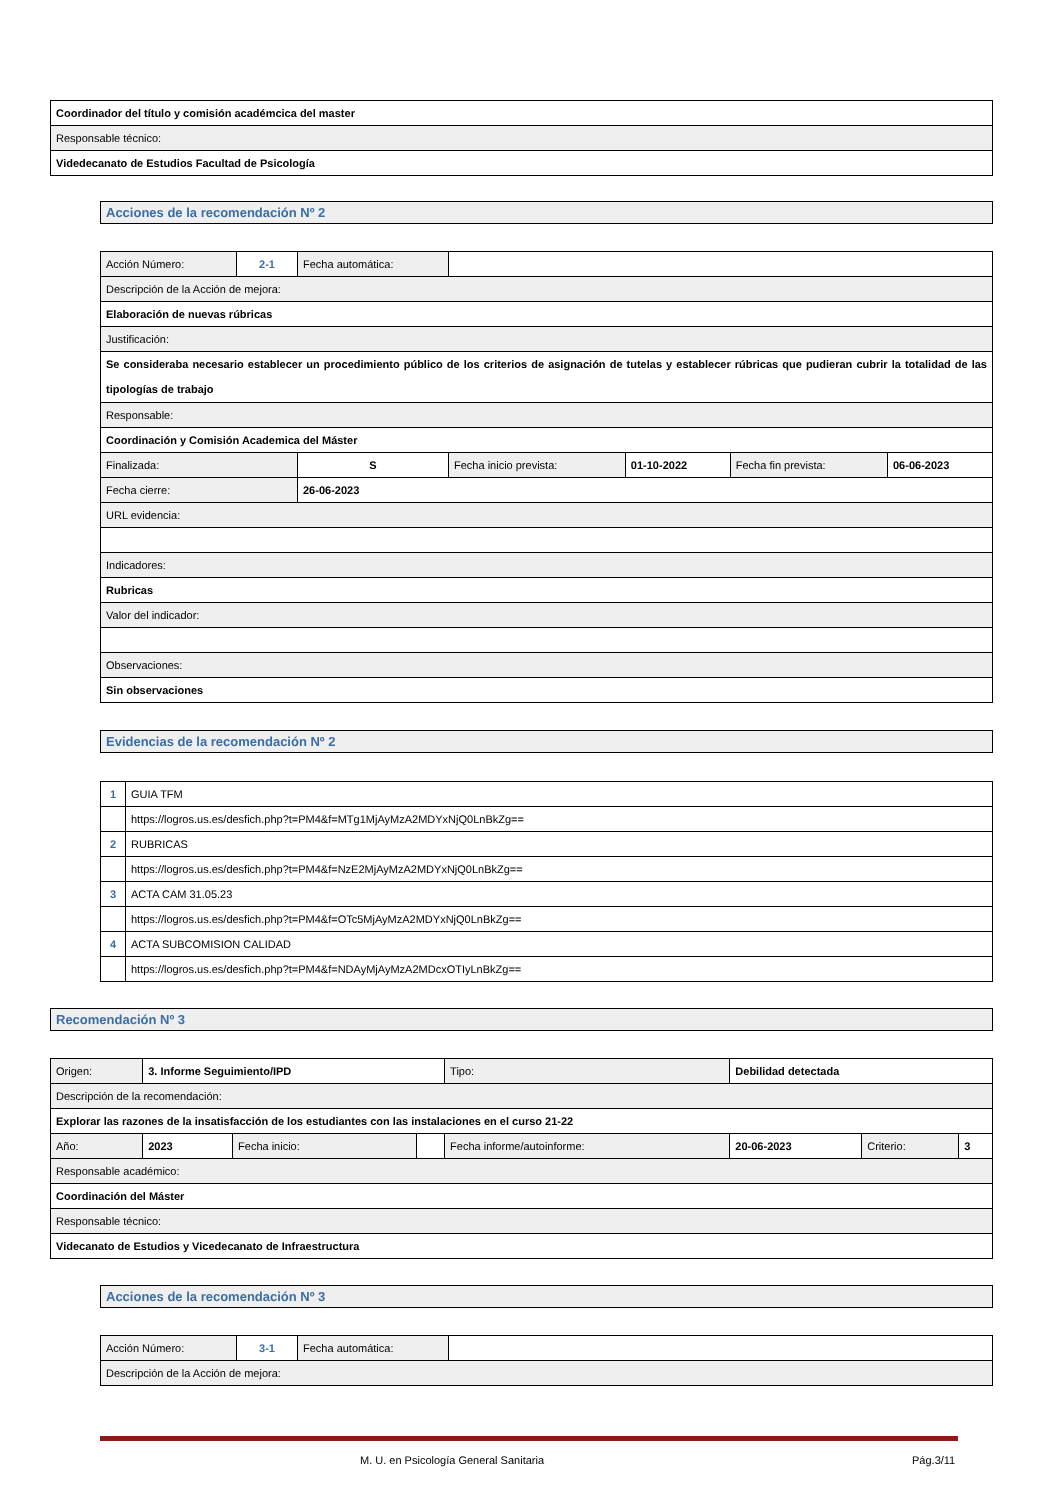| Coordinador del título y comisión académcica del master |
| Responsable técnico: |
| Videdecanato de Estudios Facultad de Psicología |
Acciones de la recomendación Nº 2
| Acción Número: | 2-1 | Fecha automática: | | | | |
| Descripción de la Acción de mejora: | | | | | | |
| Elaboración de nuevas rúbricas | | | | | | |
| Justificación: | | | | | | |
| Se consideraba necesario establecer un procedimiento público de los criterios de asignación de tutelas y establecer rúbricas que pudieran cubrir la totalidad de las tipologías de trabajo | | | | | | |
| Responsable: | | | | | | |
| Coordinación y Comisión Academica del Máster | | | | | | |
| Finalizada: | | S | Fecha inicio prevista: | 01-10-2022 | Fecha fin prevista: | 06-06-2023 |
| Fecha cierre: | | 26-06-2023 | | | | |
| URL evidencia: | | | | | | |
| Indicadores: | | | | | | |
| Rubricas | | | | | | |
| Valor del indicador: | | | | | | |
| Observaciones: | | | | | | |
| Sin observaciones | | | | | | |
Evidencias de la recomendación Nº 2
| 1 | GUIA TFM |
| | https://logros.us.es/desfich.php?t=PM4&f=MTg1MjAyMzA2MDYxNjQ0LnBkZg== |
| 2 | RUBRICAS |
| | https://logros.us.es/desfich.php?t=PM4&f=NzE2MjAyMzA2MDYxNjQ0LnBkZg== |
| 3 | ACTA CAM 31.05.23 |
| | https://logros.us.es/desfich.php?t=PM4&f=OTc5MjAyMzA2MDYxNjQ0LnBkZg== |
| 4 | ACTA SUBCOMISION CALIDAD |
| | https://logros.us.es/desfich.php?t=PM4&f=NDAyMjAyMzA2MDcxOTIyLnBkZg== |
Recomendación Nº 3
| Origen: | 3. Informe Seguimiento/IPD | | | Tipo: | Debilidad detectada | | |
| Descripción de la recomendación: | | | | | | | |
| Explorar las razones de la insatisfacción de los estudiantes con las instalaciones en el curso 21-22 | | | | | | | |
| Año: | 2023 | Fecha inicio: | | Fecha informe/autoinforme: | 20-06-2023 | Criterio: | 3 |
| Responsable académico: | | | | | | | |
| Coordinación del Máster | | | | | | | |
| Responsable técnico: | | | | | | | |
| Videcanato de Estudios y Vicedecanato de Infraestructura | | | | | | | |
Acciones de la recomendación Nº 3
| Acción Número: | 3-1 | Fecha automática: | |
| Descripción de la Acción de mejora: | | | |
M. U. en Psicología General Sanitaria
Pág.3/11